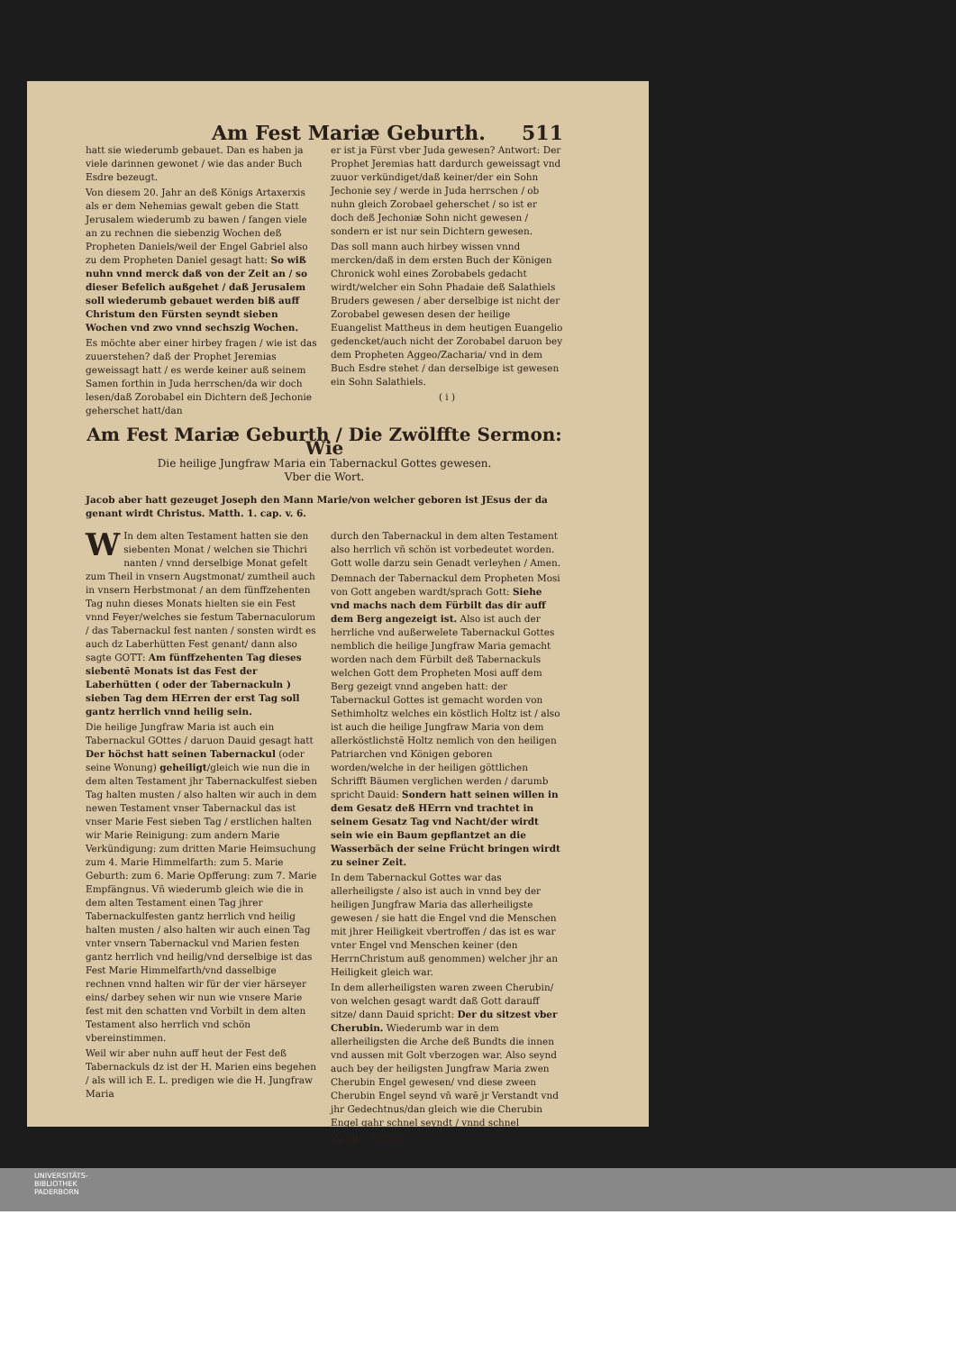Am Fest Mariæ Geburth. 511
hatt sie wiederumb gebauet. Dan es haben ja viele darinnen gewonet / wie das ander Buch Esdre bezeugt.
Von diesem 20. Jahr an deß Königs Artaxerxis als er dem Nehemias gewalt geben die Statt Jerusalem wiederumb zu bawen / fangen viele an zu rechnen die siebenzig Wochen deß Propheten Daniels/weil der Engel Gabriel also zu dem Propheten Daniel gesagt hatt: So wiß nuhn vnnd merck daß von der Zeit an / so dieser Befelich außgehet / daß Jerusalem soll wiederumb gebauet werden biß auff Christum den Fürsten seyndt sieben Wochen vnd zwo vnnd sechszig Wochen.
Es möchte aber einer hirbey fragen / wie ist das zuuerstehen? daß der Prophet Jeremias geweissagt hatt / es werde keiner auß seinem Samen forthin in Juda herrschen/da wir doch lesen/daß Zorobabel ein Dichtern deß Jechonie geherschet hatt/dan
er ist ja Fürst vber Juda gewesen? Antwort: Der Prophet Jeremias hatt dardurch geweissagt vnd zuuor verkündiget/daß keiner/der ein Sohn Jechonie sey / werde in Juda herrschen / ob nuhn gleich Zorobael geherschet / so ist er doch deß Jechoniæ Sohn nicht gewesen / sondern er ist nur sein Dichtern gewesen.
Das soll mann auch hirbey wissen vnnd mercken/daß in dem ersten Buch der Königen Chronick wohl eines Zorobabels gedacht wirdt/welcher ein Sohn Phadaie deß Salathiels Bruders gewesen / aber derselbige ist nicht der Zorobabel gewesen desen der heilige Euangelist Mattheus in dem heutigen Euangelio gedencket/auch nicht der Zorobabel daruon bey dem Propheten Aggeo/Zacharia/ vnd in dem Buch Esdre stehet / dan derselbige ist gewesen ein Sohn Salathiels.
( i )
Am Fest Mariæ Geburth / Die Zwölffte Sermon: Wie
Die heilige Jungfraw Maria ein Tabernackul Gottes gewesen.
Vber die Wort.
Jacob aber hatt gezeuget Joseph den Mann Marie/von welcher geboren ist JEsus der da genant wirdt Christus. Matth. 1. cap. v. 6.
WIn dem alten Testament hatten sie den siebenten Monat / welchen sie Thichri nanten / vnnd derselbige Monat gefelt zum Theil in vnsern Augstmonat/ zumtheil auch in vnsern Herbstmonat / an dem fünffzehenten Tag nuhn dieses Monats hielten sie ein Fest vnnd Feyer/welches sie festum Tabernaculorum / das Tabernackul fest nanten / sonsten wirdt es auch dz Laberhütten Fest genant/ dann also sagte GOTT: Am fünffzehenten Tag dieses siebentē Monats ist das Fest der Laberhütten ( oder der Tabernackuln ) sieben Tag dem HErren der erst Tag soll gantz herrlich vnnd heilig sein.
Die heilige Jungfraw Maria ist auch ein Tabernackul GOttes / daruon Dauid gesagt hatt Der höchst hatt seinen Tabernackul (oder seine Wonung) geheiligt/gleich wie nun die in dem alten Testament jhr Tabernackulfest sieben Tag halten musten / also halten wir auch in dem newen Testament vnser Tabernackul das ist vnser Marie Fest sieben Tag / erstlichen halten wir Marie Reinigung: zum andern Marie Verkündigung: zum dritten Marie Heimsuchung zum 4. Marie Himmelfarth: zum 5. Marie Geburth: zum 6. Marie Opfferung: zum 7. Marie Empfängnus. Vñ wiederumb gleich wie die in dem alten Testament einen Tag jhrer Tabernackulfesten gantz herrlich vnd heilig halten musten / also halten wir auch einen Tag vnter vnsern Tabernackul vnd Marien festen gantz herrlich vnd heilig/vnd derselbige ist das Fest Marie Himmelfarth/vnd dasselbige rechnen vnnd halten wir für der vier härseyer eins/ darbey sehen wir nun wie vnsere Marie fest mit den schatten vnd Vorbilt in dem alten Testament also herrlich vnd schön vbereinstimmen.
Weil wir aber nuhn auff heut der Fest deß Tabernackuls dz ist der H. Marien eins begehen / als will ich E. L. predigen wie die H. Jungfraw Maria
durch den Tabernackul in dem alten Testament also herrlich vñ schön ist vorbedeutet worden. Gott wolle darzu sein Genadt verleyhen / Amen.
Demnach der Tabernackul dem Propheten Mosi von Gott angeben wardt/sprach Gott: Siehe vnd machs nach dem Fürbilt das dir auff dem Berg angezeigt ist. Also ist auch der herrliche vnd außerwelete Tabernackul Gottes nemblich die heilige Jungfraw Maria gemacht worden nach dem Fürbilt deß Tabernackuls welchen Gott dem Propheten Mosi auff dem Berg gezeigt vnnd angeben hatt: der Tabernackul Gottes ist gemacht worden von Sethimholtz welches ein köstlich Holtz ist / also ist auch die heilige Jungfraw Maria von dem allerköstlichstē Holtz nemlich von den heiligen Patriarchen vnd Königen geboren worden/welche in der heiligen göttlichen Schrifft Bäumen verglichen werden / darumb spricht Dauid: Sondern hatt seinen willen in dem Gesatz deß HErrn vnd trachtet in seinem Gesatz Tag vnd Nacht/der wirdt sein wie ein Baum gepflantzet an die Wasserbäch der seine Frücht bringen wirdt zu seiner Zeit.
In dem Tabernackul Gottes war das allerheiligste / also ist auch in vnnd bey der heiligen Jungfraw Maria das allerheiligste gewesen / sie hatt die Engel vnd die Menschen mit jhrer Heiligkeit vbertroffen / das ist es war vnter Engel vnd Menschen keiner (den HerrnChristum auß genommen) welcher jhr an Heiligkeit gleich war.
In dem allerheiligsten waren zween Cherubin/ von welchen gesagt wardt daß Gott darauff sitze/ dann Dauid spricht: Der du sitzest vber Cherubin. Wiederumb war in dem allerheiligsten die Arche deß Bundts die innen vnd aussen mit Golt vberzogen war. Also seynd auch bey der heiligsten Jungfraw Maria zwen Cherubin Engel gewesen/ vnd diese zween Cherubin Engel seynd vñ warē jr Verstandt vnd jhr Gedechtnus/dan gleich wie die Cherubin Engel gahr schnel seyndt / vnnd schnel
Vu iiij flichen
UNIVERSITÄTS-
BIBLIOTHEK
PADERBORN